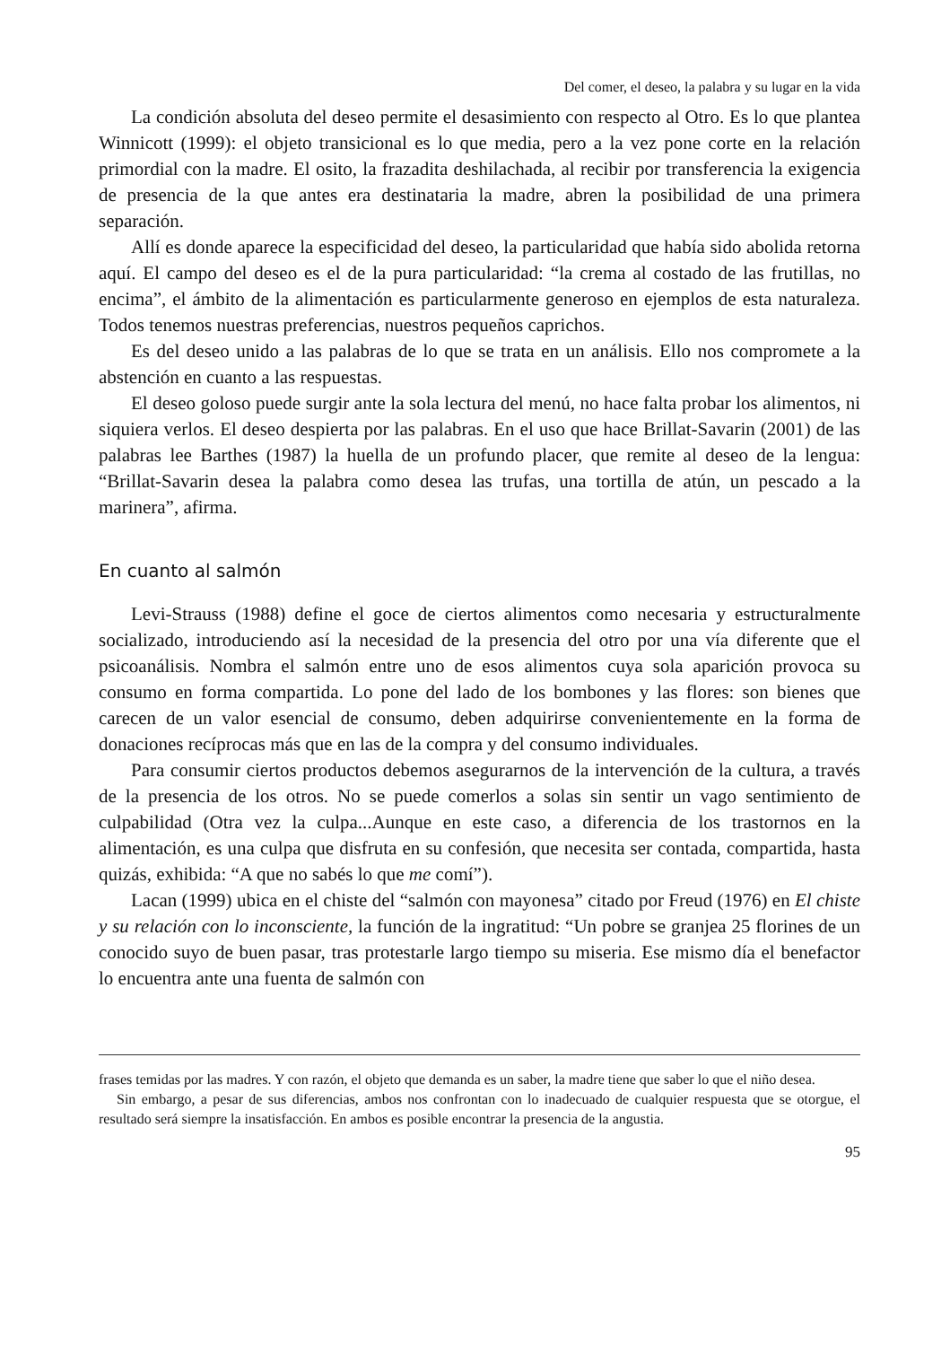Del comer, el deseo, la palabra y su lugar en la vida
La condición absoluta del deseo permite el desasimiento con respecto al Otro. Es lo que plantea Winnicott (1999): el objeto transicional es lo que media, pero a la vez pone corte en la relación primordial con la madre. El osito, la frazadita deshilachada, al recibir por transferencia la exigencia de presencia de la que antes era destinataria la madre, abren la posibilidad de una primera separación.
Allí es donde aparece la especificidad del deseo, la particularidad que había sido abolida retorna aquí. El campo del deseo es el de la pura particularidad: “la crema al costado de las frutillas, no encima”, el ámbito de la alimentación es particularmente generoso en ejemplos de esta naturaleza. Todos tenemos nuestras preferencias, nuestros pequeños caprichos.
Es del deseo unido a las palabras de lo que se trata en un análisis. Ello nos compromete a la abstención en cuanto a las respuestas.
El deseo goloso puede surgir ante la sola lectura del menú, no hace falta probar los alimentos, ni siquiera verlos. El deseo despierta por las palabras. En el uso que hace Brillat-Savarin (2001) de las palabras lee Barthes (1987) la huella de un profundo placer, que remite al deseo de la lengua: “Brillat-Savarin desea la palabra como desea las trufas, una tortilla de atún, un pescado a la marinera”, afirma.
En cuanto al salmón
Levi-Strauss (1988) define el goce de ciertos alimentos como necesaria y estructuralmente socializado, introduciendo así la necesidad de la presencia del otro por una vía diferente que el psicoanálisis. Nombra el salmón entre uno de esos alimentos cuya sola aparición provoca su consumo en forma compartida. Lo pone del lado de los bombones y las flores: son bienes que carecen de un valor esencial de consumo, deben adquirirse convenientemente en la forma de donaciones recíprocas más que en las de la compra y del consumo individuales.
Para consumir ciertos productos debemos asegurarnos de la intervención de la cultura, a través de la presencia de los otros. No se puede comerlos a solas sin sentir un vago sentimiento de culpabilidad (Otra vez la culpa...Aunque en este caso, a diferencia de los trastornos en la alimentación, es una culpa que disfruta en su confesión, que necesita ser contada, compartida, hasta quizás, exhibida: “A que no sabés lo que me comí”).
Lacan (1999) ubica en el chiste del “salmón con mayonesa” citado por Freud (1976) en El chiste y su relación con lo inconsciente, la función de la ingratitud: “Un pobre se granjea 25 florines de un conocido suyo de buen pasar, tras protestarle largo tiempo su miseria. Ese mismo día el benefactor lo encuentra ante una fuenta de salmón con
frases temidas por las madres. Y con razón, el objeto que demanda es un saber, la madre tiene que saber lo que el niño desea.
Sin embargo, a pesar de sus diferencias, ambos nos confrontan con lo inadecuado de cualquier respuesta que se otorgue, el resultado será siempre la insatisfacción. En ambos es posible encontrar la presencia de la angustia.
95